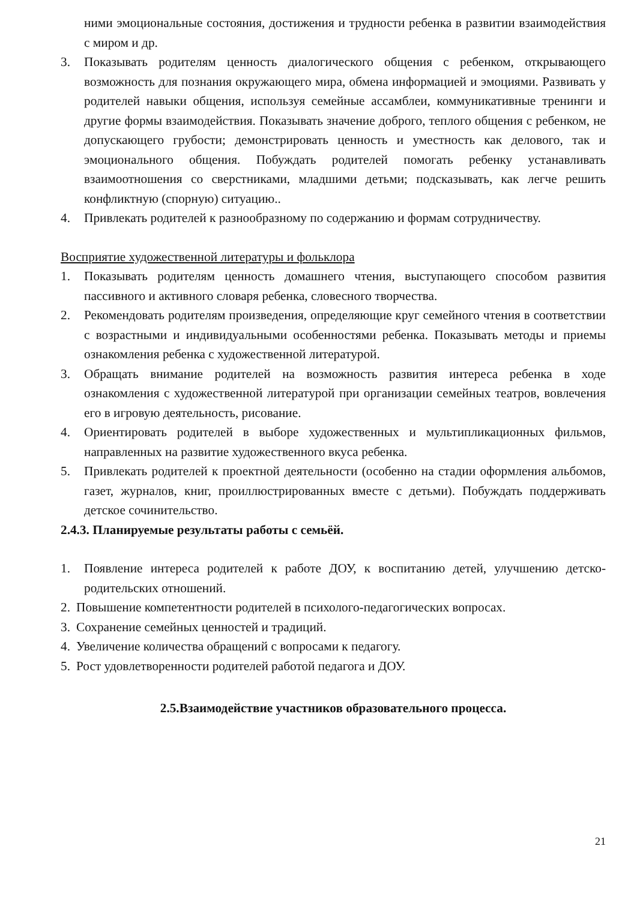ними эмоциональные состояния, достижения и трудности ребенка в развитии взаимодействия с миром и др.
3. Показывать родителям ценность диалогического общения с ребенком, открывающего возможность для познания окружающего мира, обмена информацией и эмоциями. Развивать у родителей навыки общения, используя семейные ассамблеи, коммуникативные тренинги и другие формы взаимодействия. Показывать значение доброго, теплого общения с ребенком, не допускающего грубости; демонстрировать ценность и уместность как делового, так и эмоционального общения. Побуждать родителей помогать ребенку устанавливать взаимоотношения со сверстниками, младшими детьми; подсказывать, как легче решить конфликтную (спорную) ситуацию..
4. Привлекать родителей к разнообразному по содержанию и формам сотрудничеству.
Восприятие художественной литературы и фольклора
1. Показывать родителям ценность домашнего чтения, выступающего способом развития пассивного и активного словаря ребенка, словесного творчества.
2. Рекомендовать родителям произведения, определяющие круг семейного чтения в соответствии с возрастными и индивидуальными особенностями ребенка. Показывать методы и приемы ознакомления ребенка с художественной литературой.
3. Обращать внимание родителей на возможность развития интереса ребенка в ходе ознакомления с художественной литературой при организации семейных театров, вовлечения его в игровую деятельность, рисование.
4. Ориентировать родителей в выборе художественных и мультипликационных фильмов, направленных на развитие художественного вкуса ребенка.
5. Привлекать родителей к проектной деятельности (особенно на стадии оформления альбомов, газет, журналов, книг, проиллюстрированных вместе с детьми). Побуждать поддерживать детское сочинительство.
2.4.3. Планируемые результаты работы с семьёй.
1. Появление интереса родителей к работе ДОУ, к воспитанию детей, улучшению детско-родительских отношений.
2. Повышение компетентности родителей в психолого-педагогических вопросах.
3. Сохранение семейных ценностей и традиций.
4. Увеличение количества обращений с вопросами к педагогу.
5. Рост удовлетворенности родителей работой педагога и ДОУ.
2.5.Взаимодействие участников образовательного процесса.
21